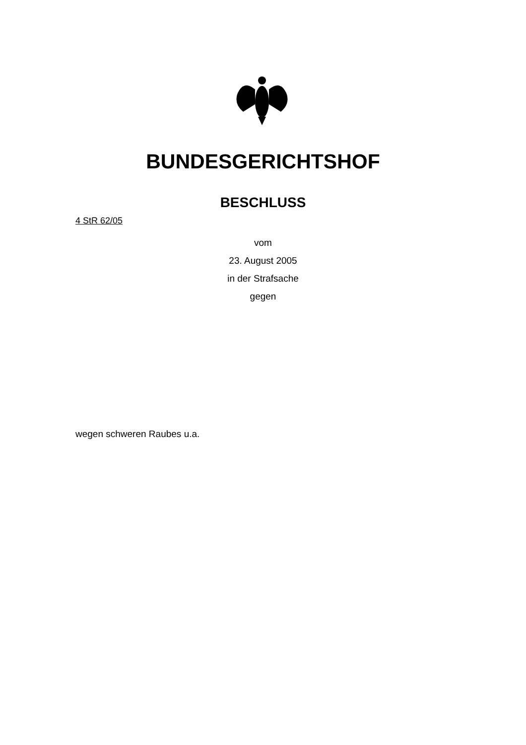BUNDESGERICHTSHOF
BESCHLUSS
4 StR 62/05
vom
23. August 2005
in der Strafsache
gegen
wegen schweren Raubes u.a.